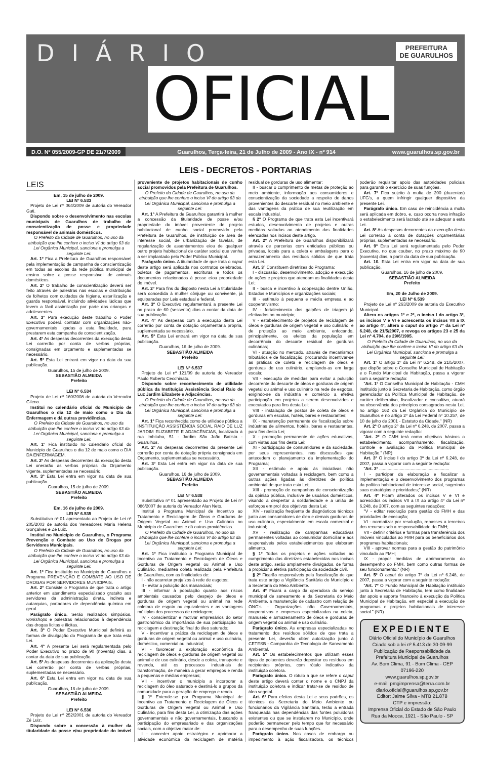DIÁRIO
OFICIAL
PREFEITURA
DE GUARULHOS
D.O. Nº 055/2009-GP DE 21/7/2009 Guarulhos, Terça-feira, 21 de Julho de 2009 - Ano IX - nº 914 www.guarulhos.sp.gov.br
LEIS - DECRETOS - PORTARIAS
LEIS
Em, 15 de julho de 2009.
LEI Nº 6.533
Projeto de Lei nº 064/2009 de autoria do Vereador Guti.
Dispondo sobre o desenvolvimento nas escolas municipais de Guarulhos de trabalho de conscientização de posse e propriedade responsável de animais domésticos.
O Prefeito da Cidade de Guarulhos, no uso da atribuição que lhe confere o inciso VI do artigo 63 da Lei Orgânica Municipal, sanciona e promulga a seguinte Lei:
Art. 1º Fica a Prefeitura de Guarulhos responsável pela implementação de campanha de conscientização em todas as escolas da rede pública municipal de ensino sobre a posse responsável de animais domésticos.
Art. 2º O trabalho de conscientização deverá ser feito através de palestras nas escolas e distribuição de folhetos com cuidados de higiene, esterilização e guarda responsável, incluindo atividades lúdicas que levem a fácil assimilação por parte das crianças e adolescentes.
Art. 3º Para execução deste trabalho o Poder Executivo poderá contatar com organizações não-governamentais ligadas a esta finalidade, para prestarem esta campanha de conscientização.
Art. 4º As despesas decorrentes da execução desta Lei correrão por conta de verbas próprias, consignadas em orçamento e suplementadas se necessário.
Art. 5º Esta Lei entrará em vigor na data da sua publicação.
Guarulhos, 15 de julho de 2009.
SEBASTIÃO ALMEIDA
Prefeito
LEI Nº 6.534
Projeto de Lei nº 160/2008 de autoria do Vereador Gileno.
Institui no calendário oficial do Município de Guarulhos o dia 12 de maio como o Dia da Enfermagem e dá outras providências.
O Prefeito da Cidade de Guarulhos, no uso da atribuição que lhe confere o inciso VI do artigo 63 da Lei Orgânica Municipal, sanciona e promulga a seguinte Lei:
Art. 1º Fica instituído no calendário oficial do Município de Guarulhos o dia 12 de maio como o DIA DA ENFERMAGEM.
Art. 2º As despesas decorrentes da execução desta Lei onerarão as verbas próprias do Orçamento vigente, suplementadas se necessário.
Art. 3º Esta Lei entra em vigor na data de sua publicação.
Guarulhos, 15 de julho de 2009.
SEBASTIÃO ALMEIDA
Prefeito
Em, 16 de julho de 2009.
LEI Nº 6.535
Substitutivo nº 01 apresentado ao Projeto de Lei nº 205/2003 de autoria dos Vereadores Maria Helena Gonçalves e Zé Luiz.
Institui no Município de Guarulhos, o Programa Prevenção e Combate ao Uso de Drogas por Servidores Municipais.
O Prefeito da Cidade de Guarulhos, no uso da atribuição que lhe confere o inciso VI do artigo 63 da Lei Orgânica Municipal, sanciona e promulga a seguinte Lei:
Art. 1º Fica instituído no Município de Guarulhos o Programa PREVENÇÃO E COMBATE AO USO DE DROGAS POR SERVIDORES MUNICIPAIS.
Art. 2º Consiste o Programa de que trata o artigo anterior em atendimento especializado gratuito aos servidores da administração direta, indireta e autarquias, portadores de dependência química em geral.
Parágrafo único. Serão realizados simpósios, workshops e palestras relacionados à dependência das drogas lícitas e ilícitas.
Art. 3º O Poder Executivo Municipal definirá as formas de divulgação do Programa de que trata esta Lei.
Art. 4º A presente Lei será regulamentada pelo Poder Executivo no prazo de 90 (noventa) dias, a contar da data de sua publicação.
Art. 5º As despesas decorrentes da aplicação desta Lei correrão por conta de verbas próprias, suplementadas se necessário.
Art. 6º Esta Lei entra em vigor na data de sua publicação.
Guarulhos, 16 de julho de 2009.
SEBASTIÃO ALMEIDA
Prefeito
LEI Nº 6.536
Projeto de Lei nº 252/2001 de autoria do Vereador Zé Luiz.
Dispondo sobre a concessão à mulher da titularidade da posse e/ou propriedade do imóvel proveniente de projetos habitacionais de cunho social promovidos pela Prefeitura de Guarulhos.
O Prefeito da Cidade de Guarulhos, no uso da atribuição que lhe confere o inciso VI do artigo 63 da Lei Orgânica Municipal, sanciona e promulga a seguinte Lei:
Art. 1º A Prefeitura de Guarulhos garantirá à mulher a concessão da titularidade de posse e/ou propriedade do imóvel proveniente de projeto habitacional de cunho social promovido pela Prefeitura de Guarulhos, de instituição de área de interesse social, de urbanização de favelas, de regularização de assentamentos e/ou de qualquer outro projeto habitacional de caráter social que venha a ser implantado pelo Poder Público Municipal.
Parágrafo único. A titularidade de que trata o caput deste artigo será aplicada nos contratos celebrados, boletos de pagamentos, escrituras e todos os documentos relacionados à posse e/ou propriedade do imóvel.
Art. 2º Para fins do disposto nesta Lei a titularidade será concedida à mulher cônjuge ou convivente, já equiparadas por Leis estadual e federal.
Art. 3º O Executivo regulamentará a presente Lei no prazo de 60 (sessenta) dias a contar da data de sua publicação.
Art. 4º As despesas com a execução desta Lei correrão por conta de dotação orçamentária própria, suplementada se necessário.
Art. 5º Esta Lei entrará em vigor na data de sua publicação.
Guarulhos, 16 de julho de 2009.
SEBASTIÃO ALMEIDA
Prefeito
LEI Nº 6.537
Projeto de Lei nº 121/09 de autoria do Vereador Paulo Roberto Cecchinato.
Dispondo sobre reconhecimento de utilidade pública da Instituição Assistência Social Raio de Luz Jardim Elizabete e Adjacências.
O Prefeito da Cidade de Guarulhos, no uso da atribuição que lhe confere o inciso VI do artigo 63 da Lei Orgânica Municipal, sanciona e promulga a seguinte Lei:
Art. 1º Fica reconhecida como de utilidade pública a INSTITUIÇÃO ASSISTÊNCIA SOCIAL RAIO DE LUZ JARDIM ELIZABETE E ADJACÊNCIAS, localizada à rua Imbituba, 51 - Jardim São João Batista - Guarulhos.
Art. 2º As despesas decorrentes da presente Lei correrão por conta de dotação própria consignada em Orçamento, suplementadas se necessário.
Art. 3º Esta Lei entra em vigor na data de sua publicação.
Guarulhos, 16 de julho de 2009.
SEBASTIÃO ALMEIDA
Prefeito
LEI Nº 6.538
Substitutivo nº 01 apresentado ao Projeto de Lei nº 086/2007 de autoria do Vereador Alan Neto.
Institui o Programa Municipal de Incentivo ao Tratamento e Reciclagem de Óleos e Gorduras de Origem Vegetal ou Animal e Uso Culinário no Município de Guarulhos e dá outras providências.
O Prefeito da Cidade de Guarulhos, no uso da atribuição que lhe confere o inciso VI do artigo 63 da Lei Orgânica Municipal, sanciona e promulga a seguinte Lei:
Art. 1º Fica instituído o Programa Municipal de Incentivo ao Tratamento e Reciclagem de Óleos e Gorduras de Origem Vegetal ou Animal e Uso Culinário, mediantea coleta realizada pela Prefeitura de Guarulhos, com as finalidades de:
I - não acarretar prejuízos à rede de esgotos;
II - evitar a poluição dos mananciais;
III - informar à população quanto aos riscos ambientais causados pelo despejo de óleos e gorduras de origem vegetal ou animal na rede coletora de esgoto ou equivalentes e as vantagens múltiplas dos processos de reciclagem;
IV - conscientizar e motivar empresários do setor gastronômico da importância de sua participação na reciclagem e destinação final do óleo saturado;
V - incentivar a prática da reciclagem de óleos e gorduras de origem vegetal ou animal e uso culinário, doméstico, comercial ou industrial;
VI - favorecer a exploração econômica da reciclagem de óleos e gorduras de origem vegetal ou animal e de uso culinário, desde a coleta, transporte e revenda, até os processos industriais de transformação, de maneira a gerar empregos e renda a pequenas e médias empresas;
VII - incentivar o município a incorporar a reciclagem do óleo saturado e destiná-lo a grupos da comunidade para a geração de emprego e renda.
§ 1º Entende-se por Programa Municipal de Incentivo ao Tratamento e Reciclagem de Óleos e Gorduras de Origem Vegetal ou Animal e Uso Culinário, para fins desta Lei, a otimização das ações governamentais e não governamentais, buscando a participação do empresariado e das organizações sociais, com o objetivo maior de:
I - conceder apoio estratégico e aprimorar a atividade econômica da reciclagem de matéria residual de gorduras de uso alimentar;
II - buscar o cumprimento de metas de proteção ao meio ambiente, informação aos consumidores e conscientização da sociedade a respeito de danos provenientes do descarte residual no meio ambiente e das vantagens da prática de sua reutilização em escala industrial.
§ 2º O Programa de que trata esta Lei incentivará estudos, desenvolvimento de projetos e outras medidas voltadas ao atendimento das finalidades elencadas nos incisos deste artigo.
Art. 2º A Prefeitura de Guarulhos disponibilizará através de parcerias com entidades públicas ou privadas, locais para a coleta e embalagens para o armazenamento dos resíduos sólidos de que trata esta Lei.
Art. 3º Constituem diretrizes do Programa:
I - discussão, desenvolvimento, adoção e execução de ações e projetos que atendam as finalidades desta Lei;
II - busca e incentivo à cooperação dentre União, Estados e Municípios e organizações sociais;
III - estímulo à pequena e média empresa e ao cooperativismo;
IV - fortalecimento dos galpões de triagem já efetivados no município;
V - estabelecimento de projetos de reciclagem de óleos e gorduras de origem vegetal e uso culinário, e de proteção ao meio ambiente, enfocando, principalmente, os efeitos da população em decorrência do descarte residual de gorduras culinárias;
VI - atuação no mercado, através de mecanismos tributários e de fiscalização, procurando incentivar-se as práticas de coleta e reciclagem de óleos e gorduras de uso culinário, ampliando-as em larga escala;
VII - execução de medidas para evitar a poluição decorrente do descarte de óleos e gorduras de origem vegetal ou animal e uso culinário na rede de esgotos, exigindo-se da indústria e comércio a efetiva participação em projetos a serem desenvolvidos e executados para fins desta Lei;
VIII - instalação de postos de coleta de óleos e gorduras em escolas, hotéis, bares e restaurantes;
IX - manutenção permanente de fiscalização sobre indústrias de alimentos, hotéis, bares e restaurantes, para fins desta Lei;
X - promoção permanente de ações educativas, com vistas aos fins desta Lei;
XI - participação de consumidores e da sociedade, por seus representantes, nas discussões que antecedem o planejamento da implementação do Programa;
XII - estímulo e apoio às iniciativas não governamentais voltadas à reciclagem, bem como a outras ações ligadas às diretrizes de política ambiental de que trata esta Lei;
XIII - promoção de campanhas de conscientização da opinião pública, inclusive de usuários domésticos, visando a despertar a solidariedade e a união de esforços em prol dos objetivos desta Lei;
XIV - realização freqüente de diagnósticos técnicos junto aos consumidores de óleo e demais gorduras de uso culinário, especialmente em escala comercial e industrial;
XV - realização de campanhas educativas permanentes voltadas ao consumidor domiciliar e aos responsáveis pelos estabelecimentos que elaboram alimento.
§ 1º Todos os projetos e ações voltados ao cumprimento das diretrizes estabelecidas nos incisos deste artigo, serão amplamente divulgados, de forma a propiciar a efetiva participação da sociedade civil.
§ 2º Ficarão responsáveis pela fiscalização de que trata este artigo a Vigilância Sanitária do Município e a Secretaria do Meio Ambiente.
Art. 4º Ficará a cargo da operadora do serviço municipal de saneamento e da Secretaria do Meio Ambiente, a manutenção de cadastro com relação de ONG's - Organizações não Governamentais, cooperativas e empresas especializadas na coleta, manuseio e armazenamento de óleos e gorduras de origem vegetal ou animal e uso culinário.
Parágrafo único. As empresas especializadas no tratamento dos resíduos sólidos de que trata a presente Lei, deverão obter autorização junto à CETESB - Companhia de Tecnologia de Saneamento Ambiental.
Art. 5º Os estabelecimentos que utilizam esses tipos de poluentes deverão depositar os resíduos em recipientes próprios, com rótulo indicativo da instituição coletora.
Parágrafo único. O rótulo a que se refere o caput deste artigo deverá conter o nome e o CNPJ da instituição coletora e indicar tratar-se de resíduo de óleo vegetal.
Art. 6º Para efeitos desta Lei e seus padrões, os técnicos da Secretaria do Meio Ambiente ou funcionários da Vigilância Sanitária, terão a entrada franqueada nas dependências das fontes poluidoras existentes ou que se instalarem no Município, onde poderão permanecer pelo tempo que for necessário para o desempenho de suas funções.
Parágrafo único. Nos casos de embargo ou impedimento à ação fiscalizadora, os técnicos poderão requisitar apoio das autoridades policiais para garantir o exercício de suas funções.
Art. 7º Fica sujeito à multa de 200 (duzentas) UFG's, a quem infringir qualquer dispositivo da presente Lei.
Parágrafo único. Em caso de reincidência a multa será aplicada em dobro, e, caso ocorra nova infração o estabelecimento será lacrado até se adequar a esta Lei.
Art. 8º As despesas decorrentes da execução desta Lei correrão à conta de dotações orçamentárias próprias, suplementadas se necessário.
Art. 9º Esta Lei será regulamentada pelo Poder Executivo, no que couber, no prazo máximo de 90 (noventa) dias, a partir da data de sua publicação.
Art. 10. Esta Lei entra em vigor na data de sua publicação.
Guarulhos, 16 de julho de 2009.
SEBASTIÃO ALMEIDA
Prefeito
Em, 20 de Julho de 2009.
LEI Nº 6.539
Projeto de Lei nº 263/2009 de autoria do Executivo Municipal.
Altera os artigos 1º e 2º, o inciso I do artigo 3º, os incisos V e VI e acrescenta os incisos VII a IX ao artigo 4º, altera o caput do artigo 7º da Lei nº 6.248, de 21/5/2007, e revoga os artigos 23 e 25 da Lei nº 4.704, de 29/6/1995.
O Prefeito da Cidade de Guarulhos, no uso da atribuição que lhe confere o inciso VI do artigo 63 da Lei Orgânica Municipal, sanciona e promulga a seguinte Lei:
Art. 1º O artigo 1º da Lei nº 6.248, de 21/5/2007, que dispõe sobre o Conselho Municipal de Habitação e o Fundo Municipal de Habitação, passa a vigorar com a seguinte redação:
"Art. 1º O Conselho Municipal de Habitação - CMH instituído junto à Secretaria de Habitação, como órgão gerenciador da Política Municipal de Habitação, de caráter deliberativo, fiscalizador e consultivo, atuará na observância dos princípios consagrados nesta Lei, no artigo 162 da Lei Orgânica do Município de Guarulhos e no artigo 2º da Lei Federal nº 10.257, de 10 de julho de 2001 - Estatuto da Cidade." (NR)
Art. 2º O artigo 2º da Lei nº 6.248, de 2007, passa a vigorar com a seguinte redação:
"Art. 2º O CMH terá como objetivos básicos o estabelecimento, acompanhamento, fiscalização, controle e avaliação da Política Municipal de Habitação." (NR)
Art. 3º O inciso I do artigo 3º da Lei nº 6.248, de 2007, passa a vigorar com a seguinte redação:
"Art. 3º ..........................................................
I - participar da elaboração e fiscalizar a implementação e o desenvolvimento dos programas da política habitacional de interesse social, sugerindo suas estratégias e prioridades;" (NR)
Art. 4º Ficam alterados os incisos V e VI e acrescidos os incisos VII a IX ao artigo 4º da Lei nº 6.248, de 2007, com as seguintes redações:
"V - editar resolução para gestão do FMH e das prioridades de execução;
VI - normatizar por resolução, repasses a terceiros dos recursos sob a responsabilidade do FMH;
VII - definir critérios e formas para transferência dos imóveis vinculados ao FMH para os beneficiários dos programas habitacionais;
VIII - aprovar normas para a gestão do patrimônio vinculado ao FMH;
IX - propor medidas de aprimoramento do desempenho do FMH, bem como outras formas de seu funcionamento." (NR)
Art. 5º O caput do artigo 7º da Lei nº 6.248, de 2007, passa a vigorar com a seguinte redação:
"Art. 7º O Fundo Municipal de Habitação instituído junto à Secretaria de Habitação, tem como finalidade dar apoio e suporte financeiro à execução da Política Municipal de Habitação, em especial a execução de programas e projetos habitacionais de interesse social." (NR)
EXPEDIENTE
Diário Oficial do Município de Guarulhos
Criado sob a lei nº 5.413 de 30-09-99
Publicação de Responsabilidade da
Prefeitura Municipal de Guarulhos
Av. Bom Clima, 91 - Bom Clima - CEP 07196-220
www.guarulhos.sp.gov.br
e-mail: pmgimprensa@terra.com.br
diario.oficial@guarulhos.sp.gov.br
Editor: Jaime Silva - MTB 21.878
CTP e impressão:
Imprensa Oficial do Estado de São Paulo
Rua da Mooca, 1921 - São Paulo - SP